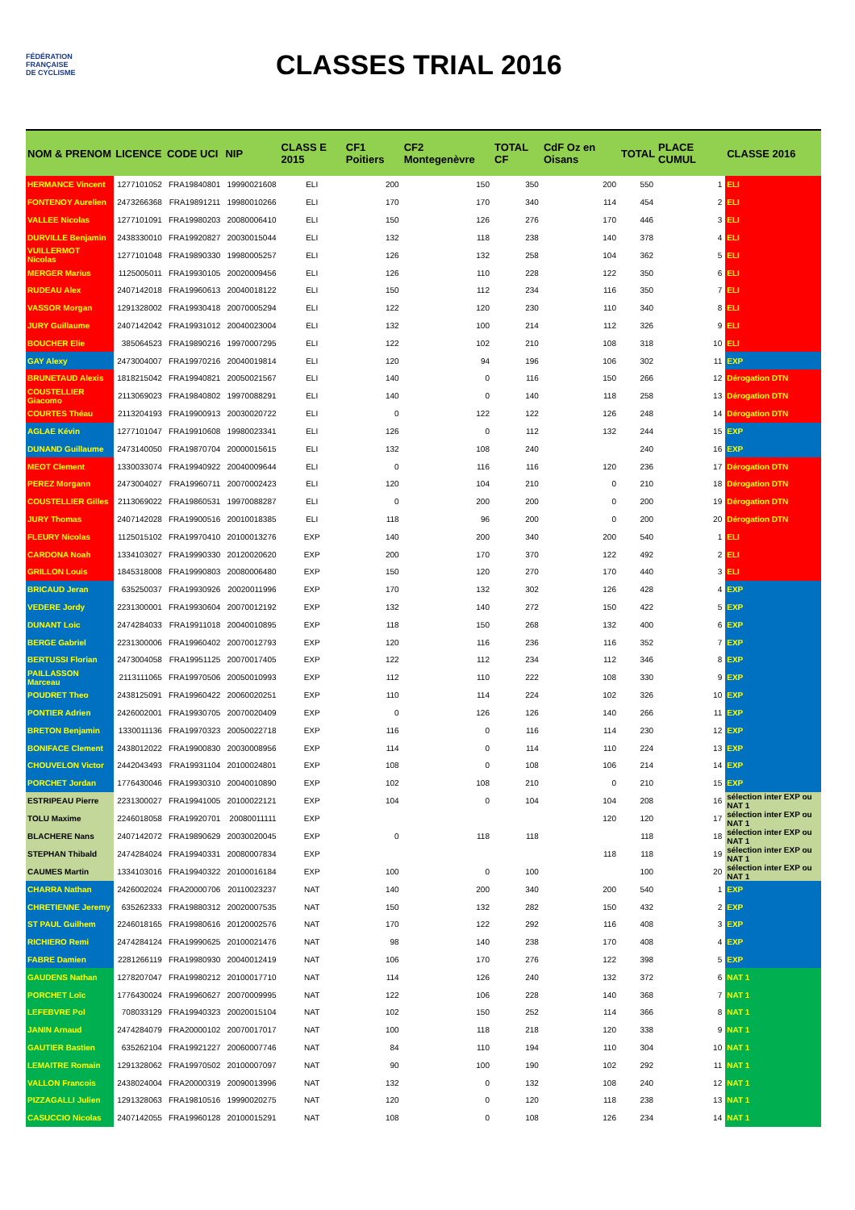FÉDÉRATION
FRANÇAISE
DE CYCLISME
CLASSES TRIAL 2016
| NOM & PRENOM | LICENCE | CODE UCI | NIP | CLASS E 2015 | CF1 Poitiers | CF2 Montegenèvre | TOTAL CF | CdF Oz en Oisans | TOTAL | PLACE CUMUL | CLASSE 2016 |
| --- | --- | --- | --- | --- | --- | --- | --- | --- | --- | --- | --- |
| HERMANCE Vincent | 1277101052 | FRA19840801 | 19990021608 | ELI | 200 | 150 | 350 | 200 | 550 | 1 | ELI |
| FONTENOY Aurelien | 2473266368 | FRA19891211 | 19980010266 | ELI | 170 | 170 | 340 | 114 | 454 | 2 | ELI |
| VALLEE Nicolas | 1277101091 | FRA19980203 | 20080006410 | ELI | 150 | 126 | 276 | 170 | 446 | 3 | ELI |
| DURVILLE Benjamin | 2438330010 | FRA19920827 | 20030015044 | ELI | 132 | 118 | 238 | 140 | 378 | 4 | ELI |
| VUILLERMOT Nicolas | 1277101048 | FRA19890330 | 19980005257 | ELI | 126 | 132 | 258 | 104 | 362 | 5 | ELI |
| MERGER Marius | 1125005011 | FRA19930105 | 20020009456 | ELI | 126 | 110 | 228 | 122 | 350 | 6 | ELI |
| RUDEAU Alex | 2407142018 | FRA19960613 | 20040018122 | ELI | 150 | 112 | 234 | 116 | 350 | 7 | ELI |
| VASSOR Morgan | 1291328002 | FRA19930418 | 20070005294 | ELI | 122 | 120 | 230 | 110 | 340 | 8 | ELI |
| JURY Guillaume | 2407142042 | FRA19931012 | 20040023004 | ELI | 132 | 100 | 214 | 112 | 326 | 9 | ELI |
| BOUCHER Elie | 385064523 | FRA19890216 | 19970007295 | ELI | 122 | 102 | 210 | 108 | 318 | 10 | ELI |
| GAY Alexy | 2473004007 | FRA19970216 | 20040019814 | ELI | 120 | 94 | 196 | 106 | 302 | 11 | EXP |
| BRUNETAUD Alexis | 1818215042 | FRA19940821 | 20050021567 | ELI | 140 | 0 | 116 | 150 | 266 | 12 | Dérogation DTN |
| COUSTELLIER Giacomo | 2113069023 | FRA19840802 | 19970088291 | ELI | 140 | 0 | 140 | 118 | 258 | 13 | Dérogation DTN |
| COURTES Théau | 2113204193 | FRA19900913 | 20030020722 | ELI | 0 | 122 | 122 | 126 | 248 | 14 | Dérogation DTN |
| AGLAE Kévin | 1277101047 | FRA19910608 | 19980023341 | ELI | 126 | 0 | 112 | 132 | 244 | 15 | EXP |
| DUNAND Guillaume | 2473140050 | FRA19870704 | 20000015615 | ELI | 132 | 108 | 240 | | 240 | 16 | EXP |
| MEOT Clement | 1330033074 | FRA19940922 | 20040009644 | ELI | 0 | 116 | 116 | 120 | 236 | 17 | Dérogation DTN |
| PEREZ Morgann | 2473004027 | FRA19960711 | 20070002423 | ELI | 120 | 104 | 210 | 0 | 210 | 18 | Dérogation DTN |
| COUSTELLIER Gilles | 2113069022 | FRA19860531 | 19970088287 | ELI | 0 | 200 | 200 | 0 | 200 | 19 | Dérogation DTN |
| JURY Thomas | 2407142028 | FRA19900516 | 20010018385 | ELI | 118 | 96 | 200 | 0 | 200 | 20 | Dérogation DTN |
| FLEURY Nicolas | 1125015102 | FRA19970410 | 20100013276 | EXP | 140 | 200 | 340 | 200 | 540 | 1 | ELI |
| CARDONA Noah | 1334103027 | FRA19990330 | 20120020620 | EXP | 200 | 170 | 370 | 122 | 492 | 2 | ELI |
| GRILLON Louis | 1845318008 | FRA19990803 | 20080006480 | EXP | 150 | 120 | 270 | 170 | 440 | 3 | ELI |
| BRICAUD Jeran | 635250037 | FRA19930926 | 20020011996 | EXP | 170 | 132 | 302 | 126 | 428 | 4 | EXP |
| VEDERE Jordy | 2231300001 | FRA19930604 | 20070012192 | EXP | 132 | 140 | 272 | 150 | 422 | 5 | EXP |
| DUNANT Loic | 2474284033 | FRA19911018 | 20040010895 | EXP | 118 | 150 | 268 | 132 | 400 | 6 | EXP |
| BERGE Gabriel | 2231300006 | FRA19960402 | 20070012793 | EXP | 120 | 116 | 236 | 116 | 352 | 7 | EXP |
| BERTUSSI Florian | 2473004058 | FRA19951125 | 20070017405 | EXP | 122 | 112 | 234 | 112 | 346 | 8 | EXP |
| PAILLASSON Marceau | 2113111065 | FRA19970506 | 20050010993 | EXP | 112 | 110 | 222 | 108 | 330 | 9 | EXP |
| POUDRET Theo | 2438125091 | FRA19960422 | 20060020251 | EXP | 110 | 114 | 224 | 102 | 326 | 10 | EXP |
| PONTIER Adrien | 2426002001 | FRA19930705 | 20070020409 | EXP | 0 | 126 | 126 | 140 | 266 | 11 | EXP |
| BRETON Benjamin | 1330011136 | FRA19970323 | 20050022718 | EXP | 116 | 0 | 116 | 114 | 230 | 12 | EXP |
| BONIFACE Clement | 2438012022 | FRA19900830 | 20030008956 | EXP | 114 | 0 | 114 | 110 | 224 | 13 | EXP |
| CHOUVELON Victor | 2442043493 | FRA19931104 | 20100024801 | EXP | 108 | 0 | 108 | 106 | 214 | 14 | EXP |
| PORCHET Jordan | 1776430046 | FRA19930310 | 20040010890 | EXP | 102 | 108 | 210 | 0 | 210 | 15 | EXP |
| ESTRIPEAU Pierre | 2231300027 | FRA19941005 | 20100022121 | EXP | 104 | 0 | 104 | 104 | 208 | 16 | sélection inter EXP ou NAT 1 |
| TOLU Maxime | 2246018058 | FRA19920701 | 20080011111 | EXP | | | | 120 | 120 | 17 | sélection inter EXP ou NAT 1 |
| BLACHERE Nans | 2407142072 | FRA19890629 | 20030020045 | EXP | 0 | 118 | 118 | | 118 | 18 | sélection inter EXP ou NAT 1 |
| STEPHAN Thibald | 2474284024 | FRA19940331 | 20080007834 | EXP | | | | 118 | 118 | 19 | sélection inter EXP ou NAT 1 |
| CAUMES Martin | 1334103016 | FRA19940322 | 20100016184 | EXP | 100 | 0 | 100 | | 100 | 20 | sélection inter EXP ou NAT 1 |
| CHARRA Nathan | 2426002024 | FRA20000706 | 20110023237 | NAT | 140 | 200 | 340 | 200 | 540 | 1 | EXP |
| CHRETIENNE Jeremy | 635262333 | FRA19880312 | 20020007535 | NAT | 150 | 132 | 282 | 150 | 432 | 2 | EXP |
| ST PAUL Guilhem | 2246018165 | FRA19980616 | 20120002576 | NAT | 170 | 122 | 292 | 116 | 408 | 3 | EXP |
| RICHIERO Remi | 2474284124 | FRA19990625 | 20100021476 | NAT | 98 | 140 | 238 | 170 | 408 | 4 | EXP |
| FABRE Damien | 2281266119 | FRA19980930 | 20040012419 | NAT | 106 | 170 | 276 | 122 | 398 | 5 | EXP |
| GAUDENS Nathan | 1278207047 | FRA19980212 | 20100017710 | NAT | 114 | 126 | 240 | 132 | 372 | 6 | NAT 1 |
| PORCHET Loïc | 1776430024 | FRA19960627 | 20070009995 | NAT | 122 | 106 | 228 | 140 | 368 | 7 | NAT 1 |
| LEFEBVRE Pol | 708033129 | FRA19940323 | 20020015104 | NAT | 102 | 150 | 252 | 114 | 366 | 8 | NAT 1 |
| JANIN Arnaud | 2474284079 | FRA20000102 | 20070017017 | NAT | 100 | 118 | 218 | 120 | 338 | 9 | NAT 1 |
| GAUTIER Bastien | 635262104 | FRA19921227 | 20060007746 | NAT | 84 | 110 | 194 | 110 | 304 | 10 | NAT 1 |
| LEMAITRE Romain | 1291328062 | FRA19970502 | 20100007097 | NAT | 90 | 100 | 190 | 102 | 292 | 11 | NAT 1 |
| VALLON Francois | 2438024004 | FRA20000319 | 20090013996 | NAT | 132 | 0 | 132 | 108 | 240 | 12 | NAT 1 |
| PIZZAGALLI Julien | 1291328063 | FRA19810516 | 19990020275 | NAT | 120 | 0 | 120 | 118 | 238 | 13 | NAT 1 |
| CASUCCIO Nicolas | 2407142055 | FRA19960128 | 20100015291 | NAT | 108 | 0 | 108 | 126 | 234 | 14 | NAT 1 |